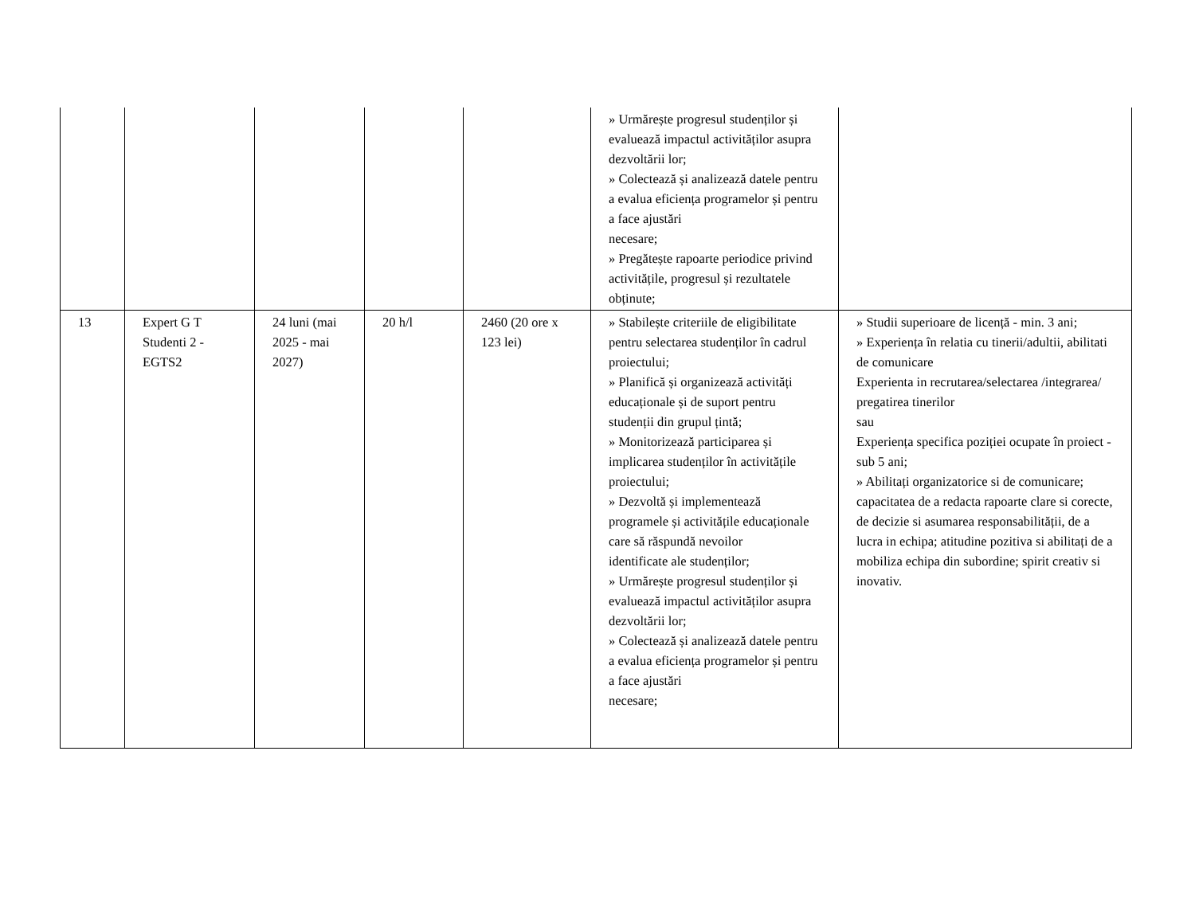| | | | | | » Urmărește progresul studenților și evaluează impactul activităților asupra dezvoltării lor; » Colectează și analizează datele pentru a evalua eficiența programelor și pentru a face ajustări necesare; » Pregătește rapoarte periodice privind activitățile, progresul și rezultatele obținute; | |
| 13 | Expert G T Studenti 2 - EGTS2 | 24 luni (mai 2025 - mai 2027) | 20 h/l | 2460 (20 ore x 123 lei) | » Stabilește criteriile de eligibilitate pentru selectarea studenților în cadrul proiectului; » Planifică și organizează activități educaționale și de suport pentru studenții din grupul țintă; » Monitorizează participarea și implicarea studenților în activitățile proiectului; » Dezvoltă și implementează programele și activitățile educaționale care să răspundă nevoilor identificate ale studenților; » Urmărește progresul studenților și evaluează impactul activităților asupra dezvoltării lor; » Colectează și analizează datele pentru a evalua eficiența programelor și pentru a face ajustări necesare; | » Studii superioare de licență - min. 3 ani; » Experiența în relatia cu tinerii/adultii, abilitati de comunicare Experienta in recrutarea/selectarea /integrarea/ pregatirea tinerilor sau Experiența specifica poziției ocupate în proiect - sub 5 ani; » Abilitați organizatorice si de comunicare; capacitatea de a redacta rapoarte clare si corecte, de decizie si asumarea responsabilității, de a lucra in echipa; atitudine pozitiva si abilitați de a mobiliza echipa din subordine; spirit creativ si inovativ. |